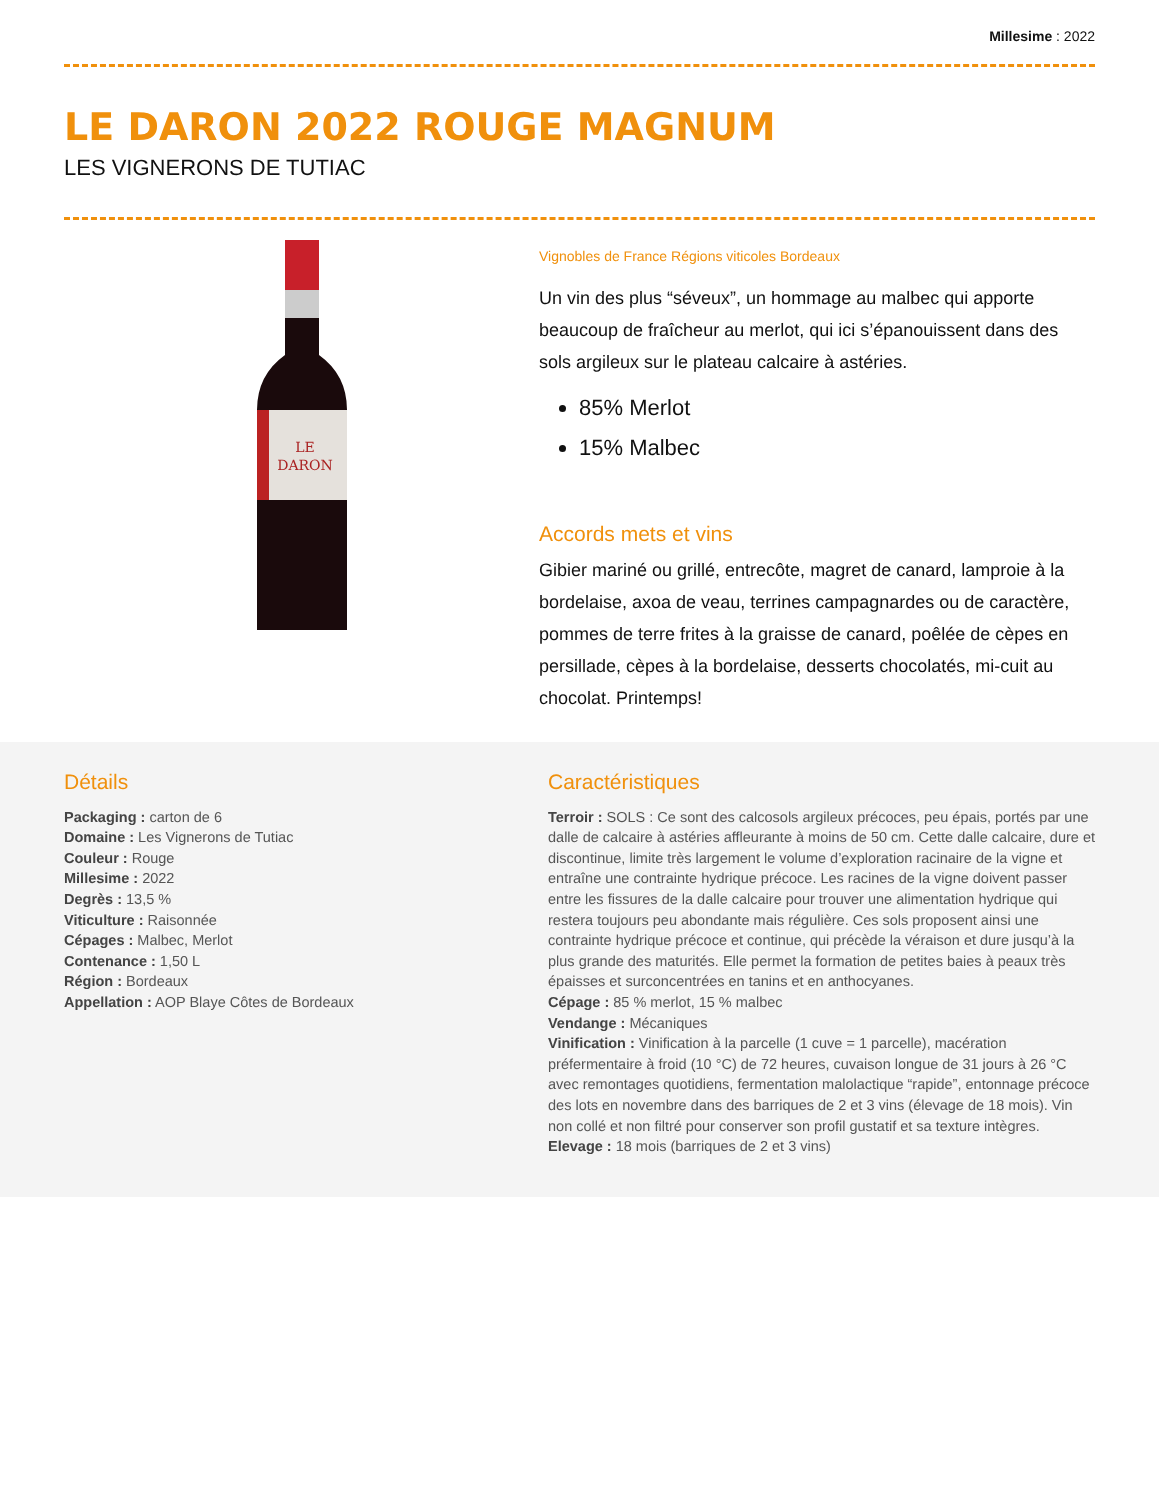Millesime : 2022
LE DARON 2022 ROUGE MAGNUM
LES VIGNERONS DE TUTIAC
LE
DARON
Vignobles de France Régions viticoles Bordeaux
Un vin des plus “séveux”, un hommage au malbec qui apporte beaucoup de fraîcheur au merlot, qui ici s’épanouissent dans des sols argileux sur le plateau calcaire à astéries.
85% Merlot
15% Malbec
Accords mets et vins
Gibier mariné ou grillé, entrecôte, magret de canard, lamproie à la bordelaise, axoa de veau, terrines campagnardes ou de caractère, pommes de terre frites à la graisse de canard, poêlée de cèpes en persillade, cèpes à la bordelaise, desserts chocolatés, mi-cuit au chocolat. Printemps!
Détails
Packaging : carton de 6
Domaine : Les Vignerons de Tutiac
Couleur : Rouge
Millesime : 2022
Degrès : 13,5 %
Viticulture : Raisonnée
Cépages : Malbec, Merlot
Contenance : 1,50 L
Région : Bordeaux
Appellation : AOP Blaye Côtes de Bordeaux
Caractéristiques
Terroir : SOLS : Ce sont des calcosols argileux précoces, peu épais, portés par une dalle de calcaire à astéries affleurante à moins de 50 cm. Cette dalle calcaire, dure et discontinue, limite très largement le volume d’exploration racinaire de la vigne et entraîne une contrainte hydrique précoce. Les racines de la vigne doivent passer entre les fissures de la dalle calcaire pour trouver une alimentation hydrique qui restera toujours peu abondante mais régulière. Ces sols proposent ainsi une contrainte hydrique précoce et continue, qui précède la véraison et dure jusqu’à la plus grande des maturités. Elle permet la formation de petites baies à peaux très épaisses et surconcentrées en tanins et en anthocyanes.
Cépage : 85 % merlot, 15 % malbec
Vendange : Mécaniques
Vinification : Vinification à la parcelle (1 cuve = 1 parcelle), macération préfermentaire à froid (10 °C) de 72 heures, cuvaison longue de 31 jours à 26 °C avec remontages quotidiens, fermentation malolactique “rapide”, entonnage précoce des lots en novembre dans des barriques de 2 et 3 vins (élevage de 18 mois). Vin non collé et non filtré pour conserver son profil gustatif et sa texture intègres.
Elevage : 18 mois (barriques de 2 et 3 vins)